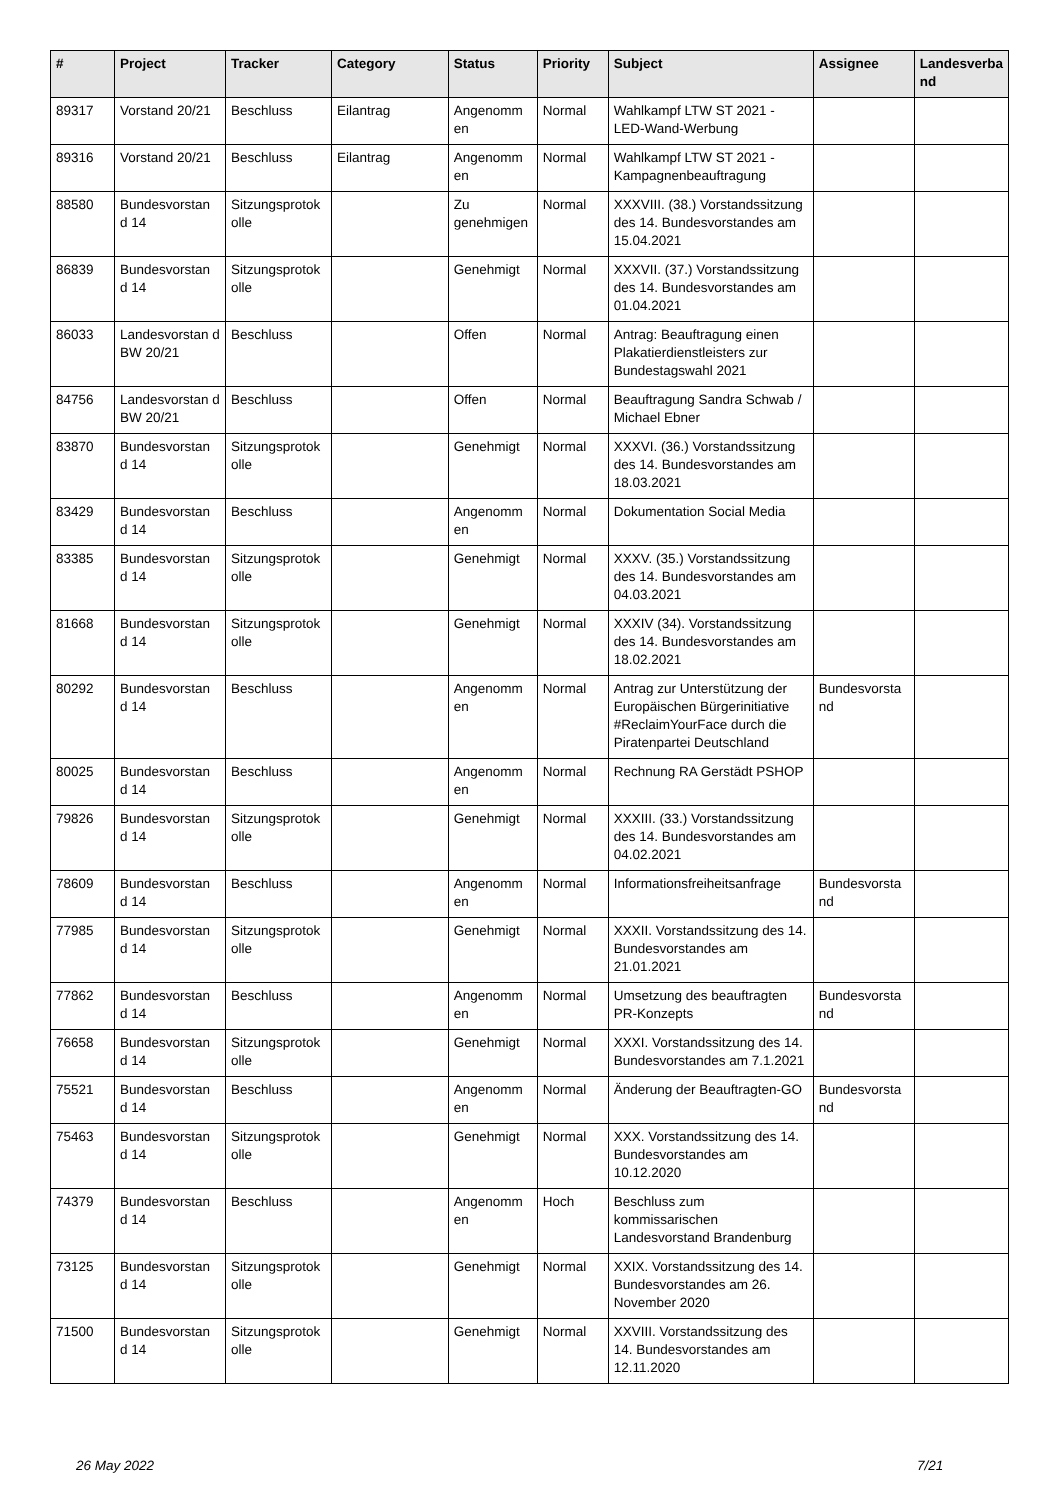| # | Project | Tracker | Category | Status | Priority | Subject | Assignee | Landesverba nd |
| --- | --- | --- | --- | --- | --- | --- | --- | --- |
| 89317 | Vorstand 20/21 | Beschluss | Eilantrag | Angenomm en | Normal | Wahlkampf LTW ST 2021 - LED-Wand-Werbung | | |
| 89316 | Vorstand 20/21 | Beschluss | Eilantrag | Angenomm en | Normal | Wahlkampf LTW ST 2021 - Kampagnenbeauftragung | | |
| 88580 | Bundesvorstan d 14 | Sitzungsprotok olle | | Zu genehmigen | Normal | XXXVIII. (38.) Vorstandssitzung des 14. Bundesvorstandes am 15.04.2021 | | |
| 86839 | Bundesvorstan d 14 | Sitzungsprotok olle | | Genehmigt | Normal | XXXVII. (37.) Vorstandssitzung des 14. Bundesvorstandes am 01.04.2021 | | |
| 86033 | Landesvorstan d BW 20/21 | Beschluss | | Offen | Normal | Antrag: Beauftragung einen Plakatierdienstleisters zur Bundestagswahl 2021 | | |
| 84756 | Landesvorstan d BW 20/21 | Beschluss | | Offen | Normal | Beauftragung Sandra Schwab / Michael Ebner | | |
| 83870 | Bundesvorstan d 14 | Sitzungsprotok olle | | Genehmigt | Normal | XXXVI. (36.) Vorstandssitzung des 14. Bundesvorstandes am 18.03.2021 | | |
| 83429 | Bundesvorstan d 14 | Beschluss | | Angenomm en | Normal | Dokumentation Social Media | | |
| 83385 | Bundesvorstan d 14 | Sitzungsprotok olle | | Genehmigt | Normal | XXXV. (35.) Vorstandssitzung des 14. Bundesvorstandes am 04.03.2021 | | |
| 81668 | Bundesvorstan d 14 | Sitzungsprotok olle | | Genehmigt | Normal | XXXIV (34). Vorstandssitzung des 14. Bundesvorstandes am 18.02.2021 | | |
| 80292 | Bundesvorstan d 14 | Beschluss | | Angenomm en | Normal | Antrag zur Unterstützung der Europäischen Bürgerinitiative #ReclaimYourFace durch die Piratenpartei Deutschland | Bundesvorsta nd | |
| 80025 | Bundesvorstan d 14 | Beschluss | | Angenomm en | Normal | Rechnung RA Gerstädt PSHOP | | |
| 79826 | Bundesvorstan d 14 | Sitzungsprotok olle | | Genehmigt | Normal | XXXIII. (33.) Vorstandssitzung des 14. Bundesvorstandes am 04.02.2021 | | |
| 78609 | Bundesvorstan d 14 | Beschluss | | Angenomm en | Normal | Informationsfreiheitsanfrage | Bundesvorsta nd | |
| 77985 | Bundesvorstan d 14 | Sitzungsprotok olle | | Genehmigt | Normal | XXXII. Vorstandssitzung des 14. Bundesvorstandes am 21.01.2021 | | |
| 77862 | Bundesvorstan d 14 | Beschluss | | Angenomm en | Normal | Umsetzung des beauftragten PR-Konzepts | Bundesvorsta nd | |
| 76658 | Bundesvorstan d 14 | Sitzungsprotok olle | | Genehmigt | Normal | XXXI. Vorstandssitzung des 14. Bundesvorstandes am 7.1.2021 | | |
| 75521 | Bundesvorstan d 14 | Beschluss | | Angenomm en | Normal | Änderung der Beauftragten-GO | Bundesvorsta nd | |
| 75463 | Bundesvorstan d 14 | Sitzungsprotok olle | | Genehmigt | Normal | XXX. Vorstandssitzung des 14. Bundesvorstandes am 10.12.2020 | | |
| 74379 | Bundesvorstan d 14 | Beschluss | | Angenomm en | Hoch | Beschluss zum kommissarischen Landesvorstand Brandenburg | | |
| 73125 | Bundesvorstan d 14 | Sitzungsprotok olle | | Genehmigt | Normal | XXIX. Vorstandssitzung des 14. Bundesvorstandes am 26. November 2020 | | |
| 71500 | Bundesvorstan d 14 | Sitzungsprotok olle | | Genehmigt | Normal | XXVIII. Vorstandssitzung des 14. Bundesvorstandes am 12.11.2020 | | |
26 May 2022 7/21